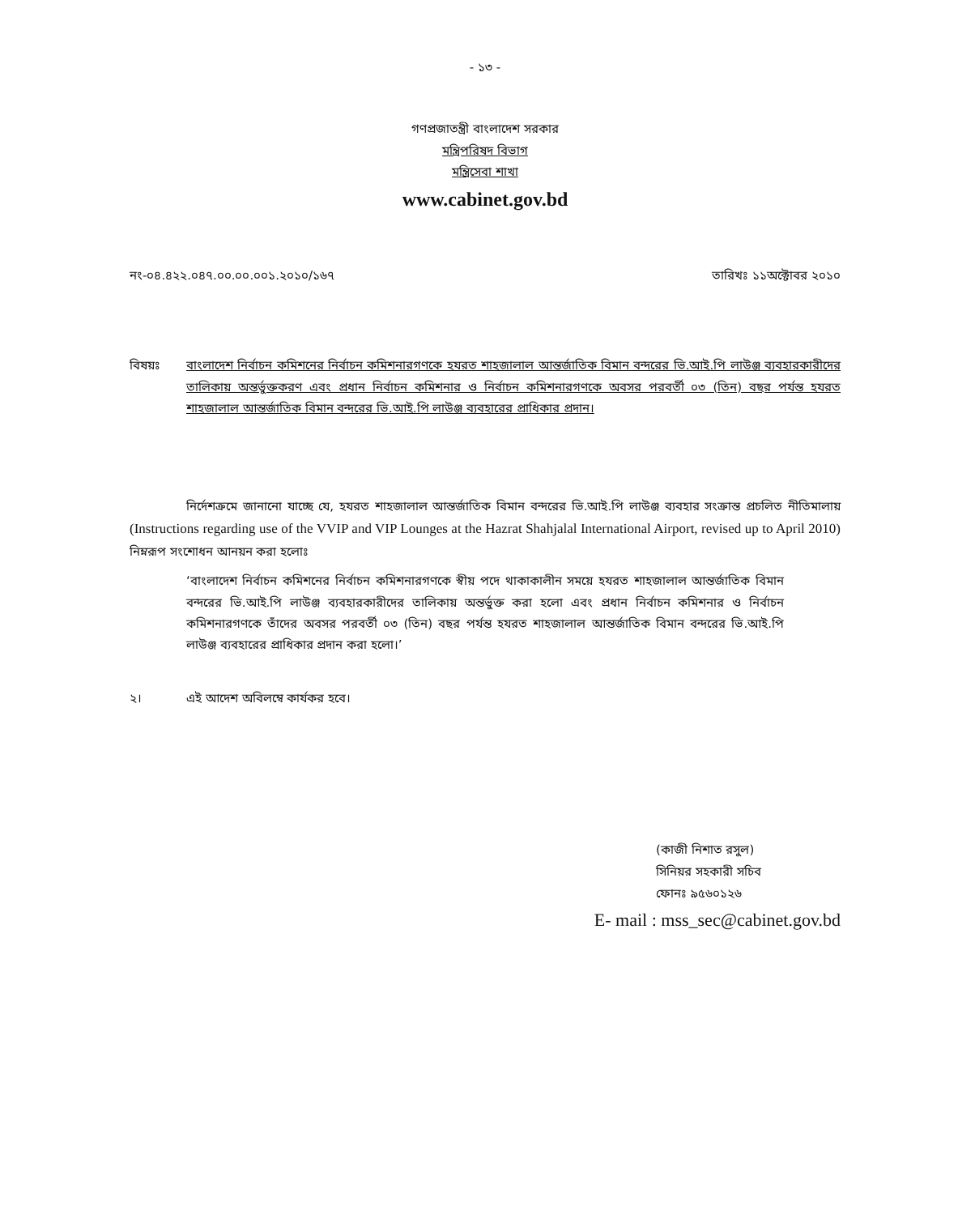- ১৩ -
গণপ্রজাতন্ত্রী বাংলাদেশ সরকার
মন্ত্রিপরিষদ বিভাগ
মন্ত্রিসেবা শাখা
www.cabinet.gov.bd
নং-০৪.৪২২.০৪৭.০০.০০.০০১.২০১০/১৬৭ তারিখঃ ১১অক্টোবর ২০১০
বিষয়ঃ বাংলাদেশ নির্বাচন কমিশনের নির্বাচন কমিশনারগণকে হযরত শাহজালাল আন্তর্জাতিক বিমান বন্দরের ভি.আই.পি লাউঞ্জ ব্যবহারকারীদের তালিকায় অন্তর্ভুক্তকরণ এবং প্রধান নির্বাচন কমিশনার ও নির্বাচন কমিশনারগণকে অবসর পরবর্তী ০৩ (তিন) বছর পর্যন্ত হযরত শাহজালাল আন্তর্জাতিক বিমান বন্দরের ভি.আই.পি লাউঞ্জ ব্যবহারের প্রাধিকার প্রদান।
নির্দেশক্রমে জানানো যাচ্ছে যে, হযরত শাহজালাল আন্তর্জাতিক বিমান বন্দরের ভি.আই.পি লাউঞ্জ ব্যবহার সংক্রান্ত প্রচলিত নীতিমালায় (Instructions regarding use of the VVIP and VIP Lounges at the Hazrat Shahjalal International Airport, revised up to April 2010) নিম্নরূপ সংশোধন আনয়ন করা হলোঃ
‘বাংলাদেশ নির্বাচন কমিশনের নির্বাচন কমিশনারগণকে স্বীয় পদে থাকাকালীন সময়ে হযরত শাহজালাল আন্তর্জাতিক বিমান বন্দরের ভি.আই.পি লাউঞ্জ ব্যবহারকারীদের তালিকায় অন্তর্ভুক্ত করা হলো এবং প্রধান নির্বাচন কমিশনার ও নির্বাচন কমিশনারগণকে তাঁদের অবসর পরবর্তী ০৩ (তিন) বছর পর্যন্ত হযরত শাহজালাল আন্তর্জাতিক বিমান বন্দরের ভি.আই.পি লাউঞ্জ ব্যবহারের প্রাধিকার প্রদান করা হলো।’
২। এই আদেশ অবিলম্বে কার্যকর হবে।
(কাজী নিশাত রসুল)
সিনিয়র সহকারী সচিব
ফোনঃ ৯৫৬০১২৬
E- mail : mss_sec@cabinet.gov.bd